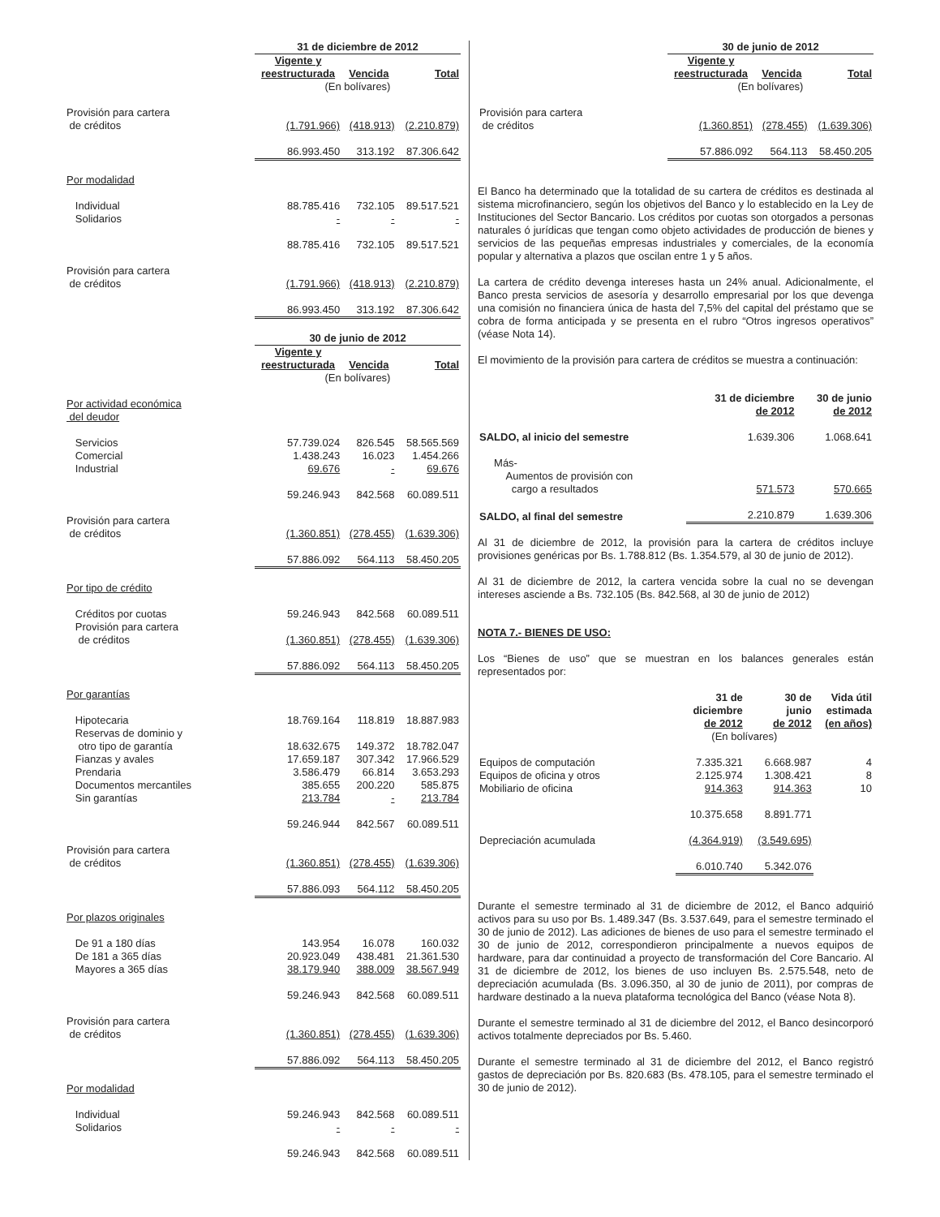| | 31 de diciembre de 2012 | | |
| | Vigente y reestructurada | Vencida | Total |
| | (En bolívares) | | |
| Provisión para cartera de créditos | (1.791.966) | (418.913) | (2.210.879) |
| | 86.993.450 | 313.192 | 87.306.642 |
| Por modalidad | | | |
| Individual | 88.785.416 | 732.105 | 89.517.521 |
| Solidarios | - | - | - |
| | 88.785.416 | 732.105 | 89.517.521 |
| Provisión para cartera de créditos | (1.791.966) | (418.913) | (2.210.879) |
| | 86.993.450 | 313.192 | 87.306.642 |
| | 30 de junio de 2012 | | |
| | Vigente y reestructurada | Vencida | Total |
| | (En bolívares) | | |
| Por actividad económica del deudor | | | |
| Servicios | 57.739.024 | 826.545 | 58.565.569 |
| Comercial | 1.438.243 | 16.023 | 1.454.266 |
| Industrial | 69.676 | - | 69.676 |
| | 59.246.943 | 842.568 | 60.089.511 |
| Provisión para cartera de créditos | (1.360.851) | (278.455) | (1.639.306) |
| | 57.886.092 | 564.113 | 58.450.205 |
| Por tipo de crédito | | | |
| Créditos por cuotas | 59.246.943 | 842.568 | 60.089.511 |
| Provisión para cartera de créditos | (1.360.851) | (278.455) | (1.639.306) |
| | 57.886.092 | 564.113 | 58.450.205 |
| Por garantías | | | |
| Hipotecaria | 18.769.164 | 118.819 | 18.887.983 |
| Reservas de dominio y otro tipo de garantía | 18.632.675 | 149.372 | 18.782.047 |
| Fianzas y avales | 17.659.187 | 307.342 | 17.966.529 |
| Prendaria | 3.586.479 | 66.814 | 3.653.293 |
| Documentos mercantiles | 385.655 | 200.220 | 585.875 |
| Sin garantías | 213.784 | - | 213.784 |
| | 59.246.944 | 842.567 | 60.089.511 |
| Provisión para cartera de créditos | (1.360.851) | (278.455) | (1.639.306) |
| | 57.886.093 | 564.112 | 58.450.205 |
| Por plazos originales | | | |
| De 91 a 180 días | 143.954 | 16.078 | 160.032 |
| De 181 a 365 días | 20.923.049 | 438.481 | 21.361.530 |
| Mayores a 365 días | 38.179.940 | 388.009 | 38.567.949 |
| | 59.246.943 | 842.568 | 60.089.511 |
| Provisión para cartera de créditos | (1.360.851) | (278.455) | (1.639.306) |
| | 57.886.092 | 564.113 | 58.450.205 |
| Por modalidad | | | |
| Individual | 59.246.943 | 842.568 | 60.089.511 |
| Solidarios | - | - | - |
| | 59.246.943 | 842.568 | 60.089.511 |
| | 30 de junio de 2012 | | |
| | Vigente y reestructurada | Vencida | Total |
| | (En bolívares) | | |
| Provisión para cartera de créditos | (1.360.851) | (278.455) | (1.639.306) |
| | 57.886.092 | 564.113 | 58.450.205 |
El Banco ha determinado que la totalidad de su cartera de créditos es destinada al sistema microfinanciero, según los objetivos del Banco y lo establecido en la Ley de Instituciones del Sector Bancario. Los créditos por cuotas son otorgados a personas naturales ó jurídicas que tengan como objeto actividades de producción de bienes y servicios de las pequeñas empresas industriales y comerciales, de la economía popular y alternativa a plazos que oscilan entre 1 y 5 años.
La cartera de crédito devenga intereses hasta un 24% anual. Adicionalmente, el Banco presta servicios de asesoría y desarrollo empresarial por los que devenga una comisión no financiera única de hasta del 7,5% del capital del préstamo que se cobra de forma anticipada y se presenta en el rubro “Otros ingresos operativos” (véase Nota 14).
El movimiento de la provisión para cartera de créditos se muestra a continuación:
| | 31 de diciembre de 2012 | 30 de junio de 2012 |
| SALDO, al inicio del semestre | 1.639.306 | 1.068.641 |
| Más- Aumentos de provisión con cargo a resultados | 571.573 | 570.665 |
| SALDO, al final del semestre | 2.210.879 | 1.639.306 |
Al 31 de diciembre de 2012, la provisión para la cartera de créditos incluye provisiones genéricas por Bs. 1.788.812 (Bs. 1.354.579, al 30 de junio de 2012).
Al 31 de diciembre de 2012, la cartera vencida sobre la cual no se devengan intereses asciende a Bs. 732.105 (Bs. 842.568, al 30 de junio de 2012)
NOTA 7.- BIENES DE USO:
Los “Bienes de uso” que se muestran en los balances generales están representados por:
| | 31 de diciembre de 2012 | 30 de junio de 2012 | Vida útil estimada (en años) |
| | (En bolívares) | | |
| Equipos de computación | 7.335.321 | 6.668.987 | 4 |
| Equipos de oficina y otros | 2.125.974 | 1.308.421 | 8 |
| Mobiliario de oficina | 914.363 | 914.363 | 10 |
| | 10.375.658 | 8.891.771 | |
| Depreciación acumulada | (4.364.919) | (3.549.695) | |
| | 6.010.740 | 5.342.076 | |
Durante el semestre terminado al 31 de diciembre de 2012, el Banco adquirió activos para su uso por Bs. 1.489.347 (Bs. 3.537.649, para el semestre terminado el 30 de junio de 2012). Las adiciones de bienes de uso para el semestre terminado el 30 de junio de 2012, correspondieron principalmente a nuevos equipos de hardware, para dar continuidad a proyecto de transformación del Core Bancario. Al 31 de diciembre de 2012, los bienes de uso incluyen Bs. 2.575.548, neto de depreciación acumulada (Bs. 3.096.350, al 30 de junio de 2011), por compras de hardware destinado a la nueva plataforma tecnológica del Banco (véase Nota 8).
Durante el semestre terminado al 31 de diciembre del 2012, el Banco desincorporó activos totalmente depreciados por Bs. 5.460.
Durante el semestre terminado al 31 de diciembre del 2012, el Banco registró gastos de depreciación por Bs. 820.683 (Bs. 478.105, para el semestre terminado el 30 de junio de 2012).